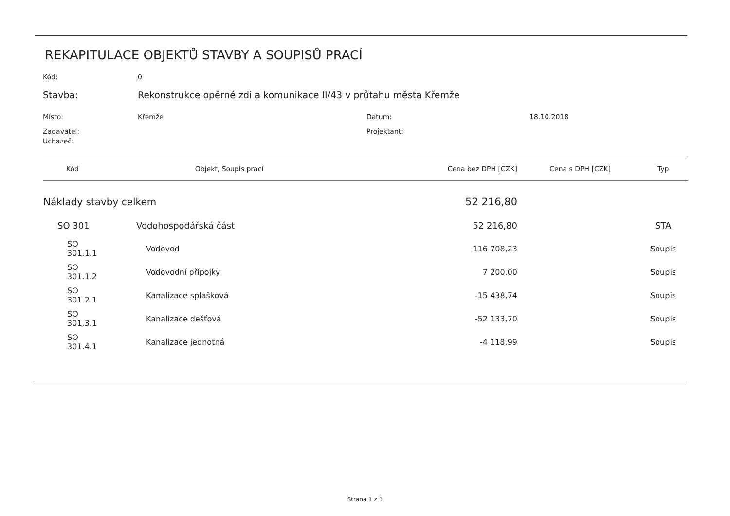REKAPITULACE OBJEKTŮ STAVBY A SOUPISŮ PRACÍ
Kód: 0
Stavba: Rekonstrukce opěrné zdi a komunikace II/43 v průtahu města Křemže
Místo: Křemže Datum: 18.10.2018
Zadavatel: Projektant:
Uchazeč:
| Kód | Objekt, Soupis prací | Cena bez DPH [CZK] | Cena s DPH [CZK] | Typ |
| --- | --- | --- | --- | --- |
| Náklady stavby celkem | | 52 216,80 | | |
| SO 301 | Vodohospodářská část | 52 216,80 | | STA |
| SO 301.1.1 | Vodovod | 116 708,23 | | Soupis |
| SO 301.1.2 | Vodovodní přípojky | 7 200,00 | | Soupis |
| SO 301.2.1 | Kanalizace splašková | -15 438,74 | | Soupis |
| SO 301.3.1 | Kanalizace dešťová | -52 133,70 | | Soupis |
| SO 301.4.1 | Kanalizace jednotná | -4 118,99 | | Soupis |
Strana 1 z 1